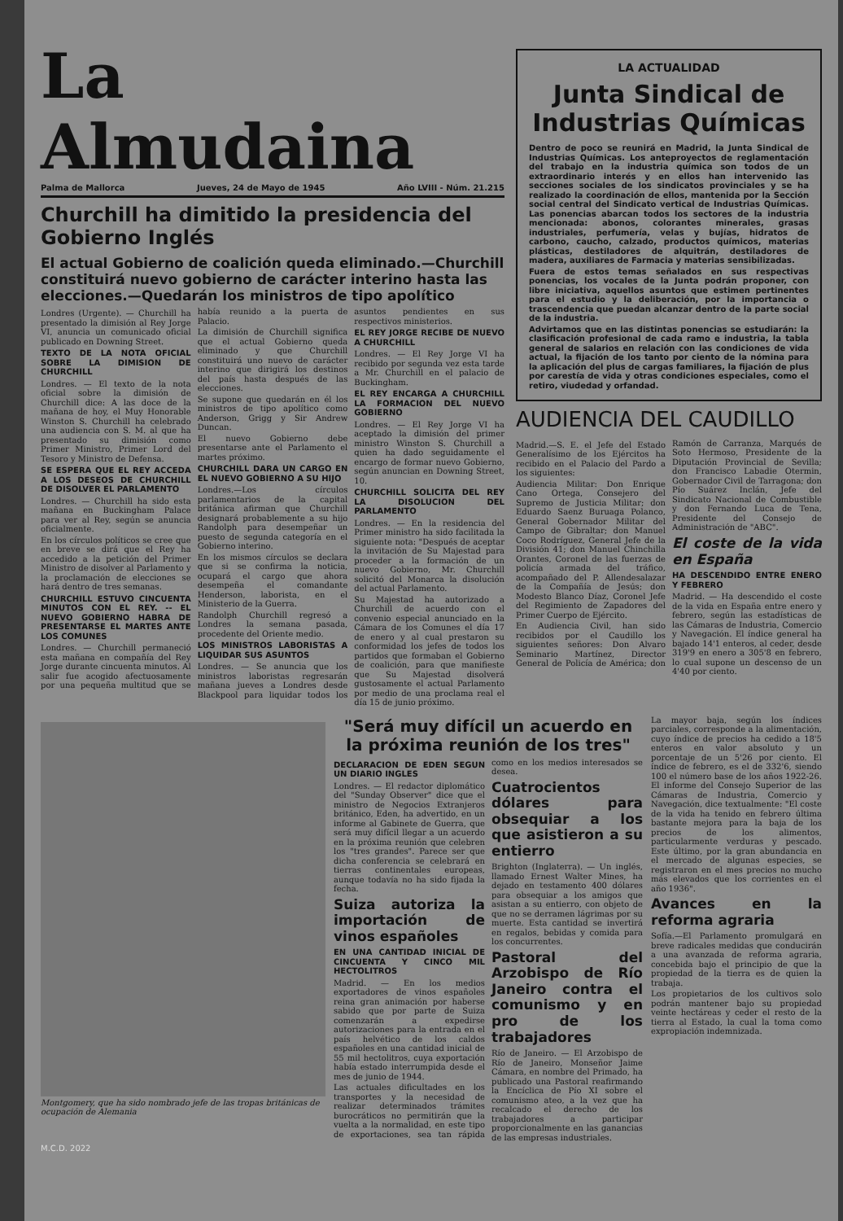La Almudaina
Palma de Mallorca Jueves, 24 de Mayo de 1945 Año LVIII - Núm. 21.215
Churchill ha dimitido la presidencia del Gobierno Inglés
El actual Gobierno de coalición queda eliminado.—Churchill constituirá nuevo gobierno de carácter interino hasta las elecciones.—Quedarán los ministros de tipo apolítico
Londres (Urgente). — Churchill ha presentado la dimisión al Rey Jorge VI, anuncia un comunicado oficial publicado en Downing Street.
TEXTO DE LA NOTA OFICIAL SOBRE LA DIMISION DE CHURCHILL
Londres. — El texto de la nota oficial sobre la dimisión de Churchill dice: A las doce de la mañana de hoy, el Muy Honorable Winston S. Churchill ha celebrado una audiencia con S. M. al que ha presentado su dimisión como Primer Ministro, Primer Lord del Tesoro y Ministro de Defensa.
SE ESPERA QUE EL REY ACCEDA A LOS DESEOS DE CHURCHILL DE DISOLVER EL PARLAMENTO
Londres. — Churchill ha sido esta mañana en Buckingham Palace para ver al Rey, según se anuncia oficialmente.
En los círculos políticos se cree que en breve se dirá que el Rey ha accedido a la petición del Primer Ministro de disolver al Parlamento y la proclamación de elecciones se hará dentro de tres semanas.
CHURCHILL ESTUVO CINCUENTA MINUTOS CON EL REY. -- EL NUEVO GOBIERNO HABRA DE PRESENTARSE EL MARTES ANTE LOS COMUNES
Londres. — Churchill permaneció esta mañana en compañía del Rey Jorge durante cincuenta minutos. Al salir fue acogido afectuosamente por una pequeña multitud que se había reunido a la puerta de Palacio.
La dimisión de Churchill significa que el actual Gobierno queda eliminado y que Churchill constituirá uno nuevo de carácter interino que dirigirá los destinos del país hasta después de las elecciones.
Se supone que quedarán en él los ministros de tipo apolítico como Anderson, Grigg y Sir Andrew Duncan.
El nuevo Gobierno debe presentarse ante el Parlamento el martes próximo.
CHURCHILL DARA UN CARGO EN EL NUEVO GOBIERNO A SU HIJO
Londres.—Los círculos parlamentarios de la capital británica afirman que Churchill designará probablemente a su hijo Randolph para desempeñar un puesto de segunda categoría en el Gobierno interino.
En los mismos círculos se declara que si se confirma la noticia, ocupará el cargo que ahora desempeña el comandante Henderson, laborista, en el Ministerio de la Guerra.
Randolph Churchill regresó a Londres la semana pasada, procedente del Oriente medio.
LOS MINISTROS LABORISTAS A LIQUIDAR SUS ASUNTOS
Londres. — Se anuncia que los ministros laboristas regresarán mañana jueves a Londres desde Blackpool para liquidar todos los asuntos pendientes en sus respectivos ministerios.
EL REY JORGE RECIBE DE NUEVO A CHURCHILL
Londres. — El Rey Jorge VI ha recibido por segunda vez esta tarde a Mr. Churchill en el palacio de Buckingham.
EL REY ENCARGA A CHURCHILL LA FORMACION DEL NUEVO GOBIERNO
Londres. — El Rey Jorge VI ha aceptado la dimisión del primer ministro Winston S. Churchill a quien ha dado seguidamente el encargo de formar nuevo Gobierno, según anuncian en Downing Street, 10.
CHURCHILL SOLICITA DEL REY LA DISOLUCION DEL PARLAMENTO
Londres. — En la residencia del Primer ministro ha sido facilitada la siguiente nota: "Después de aceptar la invitación de Su Majestad para proceder a la formación de un nuevo Gobierno, Mr. Churchill solicitó del Monarca la disolución del actual Parlamento.
Su Majestad ha autorizado a Churchill de acuerdo con el convenio especial anunciado en la Cámara de los Comunes el día 17 de enero y al cual prestaron su conformidad los jefes de todos los partidos que formaban el Gobierno de coalición, para que manifieste que Su Majestad disolverá gustosamente el actual Parlamento por medio de una proclama real el día 15 de junio próximo.
LA ACTUALIDAD
Junta Sindical de Industrias Químicas
Dentro de poco se reunirá en Madrid, la Junta Sindical de Industrias Químicas. Los anteproyectos de reglamentación del trabajo en la industria química son todos de un extraordinario interés y en ellos han intervenido las secciones sociales de los sindicatos provinciales y se ha realizado la coordinación de ellos, mantenida por la Sección social central del Sindicato vertical de Industrias Químicas. Las ponencias abarcan todos los sectores de la industria mencionada: abonos, colorantes minerales, grasas industriales, perfumería, velas y bujías, hidratos de carbono, caucho, calzado, productos químicos, materias plásticas, destiladores de alquitrán, destiladores de madera, auxiliares de Farmacia y materias sensibilizadas.
Fuera de estos temas señalados en sus respectivas ponencias, los vocales de la Junta podrán proponer, con libre iniciativa, aquellos asuntos que estimen pertinentes para el estudio y la deliberación, por la importancia o trascendencia que puedan alcanzar dentro de la parte social de la industria.
Advirtamos que en las distintas ponencias se estudiarán: la clasificación profesional de cada ramo e industria, la tabla general de salarios en relación con las condiciones de vida actual, la fijación de los tanto por ciento de la nómina para la aplicación del plus de cargas familiares, la fijación de plus por carestía de vida y otras condiciones especiales, como el retiro, viudedad y orfandad.
AUDIENCIA DEL CAUDILLO
Madrid.—S. E. el Jefe del Estado Generalísimo de los Ejércitos ha recibido en el Palacio del Pardo a los siguientes:
Audiencia Militar: Don Enrique Cano Ortega, Consejero del Supremo de Justicia Militar; don Eduardo Saenz Buruaga Polanco, General Gobernador Militar del Campo de Gibraltar; don Manuel Coco Rodríguez, General Jefe de la División 41; don Manuel Chinchilla Orantes, Coronel de las fuerzas de policía armada del tráfico, acompañado del P. Allendesalazar de la Compañía de Jesús; don Modesto Blanco Díaz, Coronel Jefe del Regimiento de Zapadores del Primer Cuerpo de Ejército.
En Audiencia Civil, han sido recibidos por el Caudillo los siguientes señores: Don Alvaro Seminario Martínez, Director General de Policía de América; don Ramón de Carranza, Marqués de Soto Hermoso, Presidente de la Diputación Provincial de Sevilla; don Francisco Labadie Otermin, Gobernador Civil de Tarragona; don Pío Suárez Inclán, Jefe del Sindicato Nacional de Combustible y don Fernando Luca de Tena, Presidente del Consejo de Administración de "ABC".
El coste de la vida en España
HA DESCENDIDO ENTRE ENERO Y FEBRERO
Madrid. — Ha descendido el coste de la vida en España entre enero y febrero, según las estadísticas de las Cámaras de Industria, Comercio y Navegación. El índice general ha bajado 14'1 enteros, al ceder, desde 319'9 en enero a 305'8 en febrero, lo cual supone un descenso de un 4'40 por ciento.
Montgomery, que ha sido nombrado jefe de las tropas británicas de ocupación de Alemania
"Será muy difícil un acuerdo en la próxima reunión de los tres"
DECLARACION DE EDEN SEGUN UN DIARIO INGLES
Londres. — El redactor diplomático del "Sunday Observer" dice que el ministro de Negocios Extranjeros británico, Eden, ha advertido, en un informe al Gabinete de Guerra, que será muy difícil llegar a un acuerdo en la próxima reunión que celebren los "tres grandes". Parece ser que dicha conferencia se celebrará en tierras continentales europeas, aunque todavía no ha sido fijada la fecha.
Suiza autoriza la importación de vinos españoles
EN UNA CANTIDAD INICIAL DE CINCUENTA Y CINCO MIL HECTOLITROS
Madrid. — En los medios exportadores de vinos españoles reina gran animación por haberse sabido que por parte de Suiza comenzarán a expedirse autorizaciones para la entrada en el país helvético de los caldos españoles en una cantidad inicial de 55 mil hectolitros, cuya exportación había estado interrumpida desde el mes de junio de 1944.
Las actuales dificultades en los transportes y la necesidad de realizar determinados trámites burocráticos no permitirán que la vuelta a la normalidad, en este tipo de exportaciones, sea tan rápida como en los medios interesados se desea.
Cuatrocientos dólares para obsequiar a los que asistieron a su entierro
Brighton (Inglaterra). — Un inglés, llamado Ernest Walter Mines, ha dejado en testamento 400 dólares para obsequiar a los amigos que asistan a su entierro, con objeto de que no se derramen lágrimas por su muerte. Esta cantidad se invertirá en regalos, bebidas y comida para los concurrentes.
Pastoral del Arzobispo de Río Janeiro contra el comunismo y en pro de los trabajadores
Río de Janeiro. — El Arzobispo de Río de Janeiro, Monseñor Jaime Cámara, en nombre del Primado, ha publicado una Pastoral reafirmando la Encíclica de Pío XI sobre el comunismo ateo, a la vez que ha recalcado el derecho de los trabajadores a participar proporcionalmente en las ganancias de las empresas industriales.
La mayor baja, según los índices parciales, corresponde a la alimentación, cuyo índice de precios ha cedido a 18'5 enteros en valor absoluto y un porcentaje de un 5'26 por ciento. El índice de febrero, es el de 332'6, siendo 100 el número base de los años 1922-26. El informe del Consejo Superior de las Cámaras de Industria, Comercio y Navegación, dice textualmente: "El coste de la vida ha tenido en febrero última bastante mejora para la baja de los precios de los alimentos, particularmente verduras y pescado. Este último, por la gran abundancia en el mercado de algunas especies, se registraron en el mes precios no mucho más elevados que los corrientes en el año 1936".
Avances en la reforma agraria
Sofía.—El Parlamento promulgará en breve radicales medidas que conducirán a una avanzada de reforma agraria, concebida bajo el principio de que la propiedad de la tierra es de quien la trabaja.
Los propietarios de los cultivos solo podrán mantener bajo su propiedad veinte hectáreas y ceder el resto de la tierra al Estado, la cual la toma como expropiación indemnizada.
M.C.D. 2022